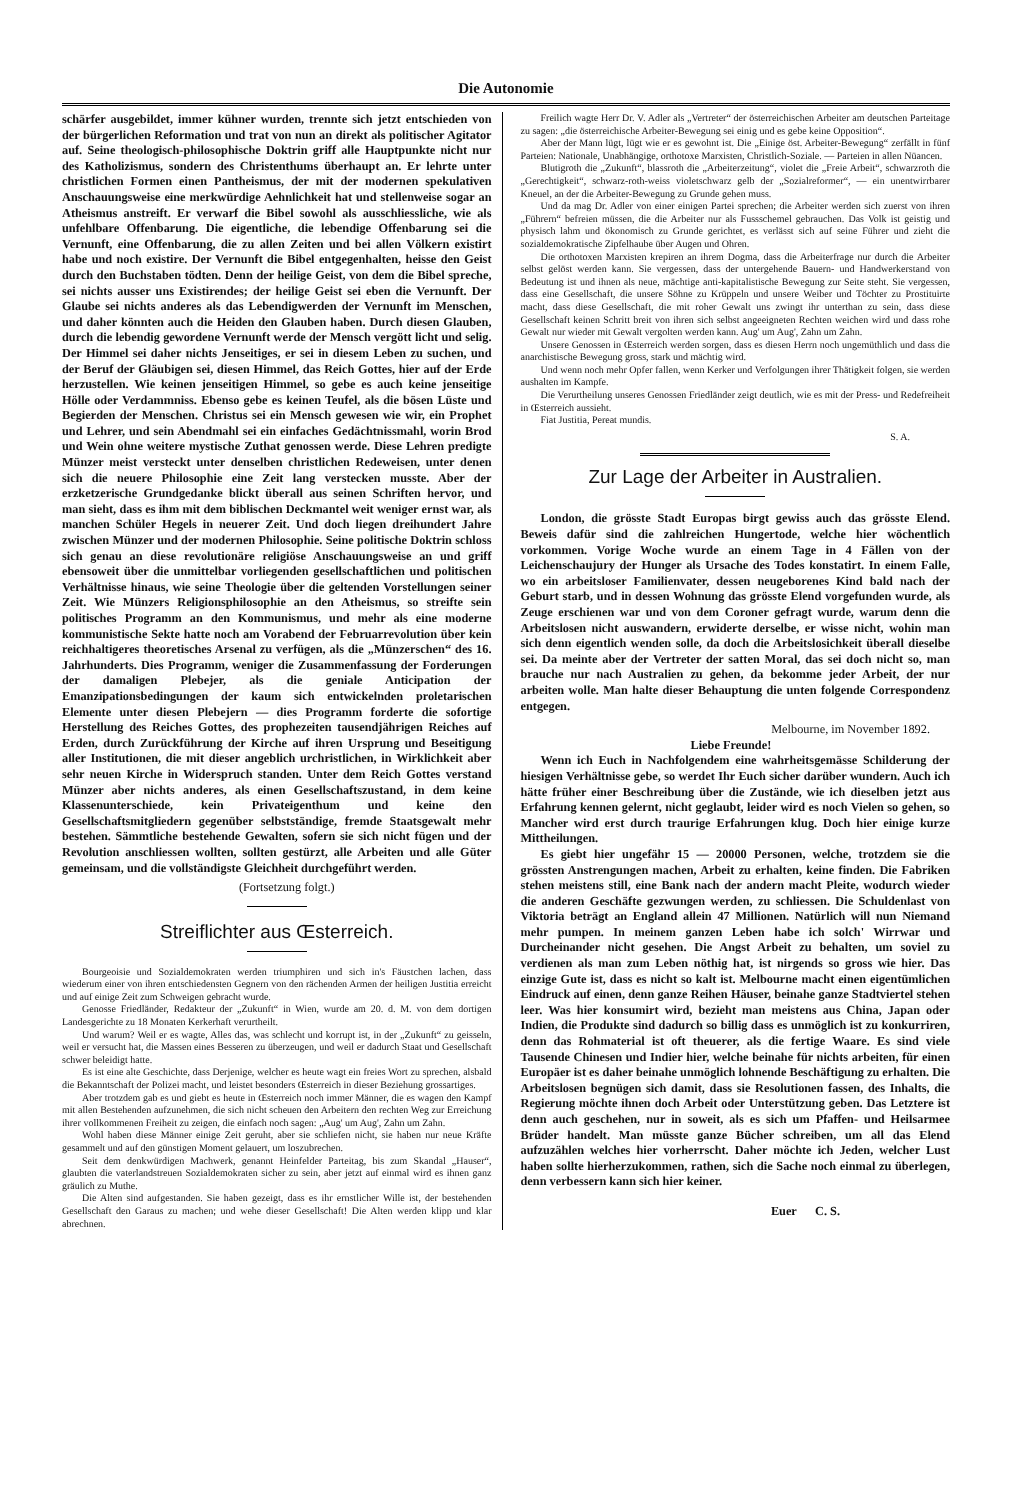Die Autonomie
schärfer ausgebildet, immer kühner wurden, trennte sich jetzt entschieden von der bürgerlichen Reformation und trat von nun an direkt als politischer Agitator auf. Seine theologisch-philosophische Doktrin griff alle Hauptpunkte nicht nur des Katholizismus, sondern des Christenthums überhaupt an. Er lehrte unter christlichen Formen einen Pantheismus, der mit der modernen spekulativen Anschauungsweise eine merkwürdige Aehnlichkeit hat und stellenweise sogar an Atheismus anstreift. Er verwarf die Bibel sowohl als ausschliessliche, wie als unfehlbare Offenbarung. Die eigentliche, die lebendige Offenbarung sei die Vernunft, eine Offenbarung, die zu allen Zeiten und bei allen Völkern existirt habe und noch existire. Der Vernunft die Bibel entgegenhalten, heisse den Geist durch den Buchstaben tödten. Denn der heilige Geist, von dem die Bibel spreche, sei nichts ausser uns Existirendes; der heilige Geist sei eben die Vernunft. Der Glaube sei nichts anderes als das Lebendigwerden der Vernunft im Menschen, und daher könnten auch die Heiden den Glauben haben. Durch diesen Glauben, durch die lebendig gewordene Vernunft werde der Mensch vergött licht und selig. Der Himmel sei daher nichts Jenseitiges, er sei in diesem Leben zu suchen, und der Beruf der Gläubigen sei, diesen Himmel, das Reich Gottes, hier auf der Erde herzustellen. Wie keinen jenseitigen Himmel, so gebe es auch keine jenseitige Hölle oder Verdammniss. Ebenso gebe es keinen Teufel, als die bösen Lüste und Begierden der Menschen. Christus sei ein Mensch gewesen wie wir, ein Prophet und Lehrer, und sein Abendmahl sei ein einfaches Gedächtnissmahl, worin Brod und Wein ohne weitere mystische Zuthat genossen werde. Diese Lehren predigte Münzer meist versteckt unter denselben christlichen Redeweisen, unter denen sich die neuere Philosophie eine Zeit lang verstecken musste. Aber der erzketzerische Grundgedanke blickt überall aus seinen Schriften hervor, und man sieht, dass es ihm mit dem biblischen Deckmantel weit weniger ernst war, als manchen Schüler Hegels in neuerer Zeit. Und doch liegen dreihundert Jahre zwischen Münzer und der modernen Philosophie. Seine politische Doktrin schloss sich genau an diese revolutionäre religiöse Anschauungsweise an und griff ebensoweit über die unmittelbar vorliegenden gesellschaftlichen und politischen Verhältnisse hinaus, wie seine Theologie über die geltenden Vorstellungen seiner Zeit. Wie Münzers Religionsphilosophie an den Atheismus, so streifte sein politisches Programm an den Kommunismus, und mehr als eine moderne kommunistische Sekte hatte noch am Vorabend der Februarrevolution über kein reichhaltigeres theoretisches Arsenal zu verfügen, als die „Münzerschen“ des 16. Jahrhunderts. Dies Programm, weniger die Zusammenfassung der Forderungen der damaligen Plebejer, als die geniale Anticipation der Emanzipationsbedingungen der kaum sich entwickelnden proletarischen Elemente unter diesen Plebejern — dies Programm forderte die sofortige Herstellung des Reiches Gottes, des prophezeiten tausendjährigen Reiches auf Erden, durch Zurückführung der Kirche auf ihren Ursprung und Beseitigung aller Institutionen, die mit dieser angeblich urchristlichen, in Wirklichkeit aber sehr neuen Kirche in Widerspruch standen. Unter dem Reich Gottes verstand Münzer aber nichts anderes, als einen Gesellschaftszustand, in dem keine Klassenunterschiede, kein Privateigenthum und keine den Gesellschaftsmitgliedern gegenüber selbstständige, fremde Staatsgewalt mehr bestehen. Sämmtliche bestehende Gewalten, sofern sie sich nicht fügen und der Revolution anschliessen wollten, sollten gestürzt, alle Arbeiten und alle Güter gemeinsam, und die vollständigste Gleichheit durchgeführt werden.
(Fortsetzung folgt.)
Streiflichter aus Œsterreich.
Bourgeoisie und Sozialdemokraten werden triumphiren und sich in's Fäustchen lachen, dass wiederum einer von ihren entschiedensten Gegnern von den rächenden Armen der heiligen Justitia erreicht und auf einige Zeit zum Schweigen gebracht wurde.
Genosse Friedländer, Redakteur der „Zukunft“ in Wien, wurde am 20. d. M. von dem dortigen Landesgerichte zu 18 Monaten Kerkerhaft verurtheilt.
Und warum? Weil er es wagte, Alles das, was schlecht und korrupt ist, in der „Zukunft“ zu geisseln, weil er versucht hat, die Massen eines Besseren zu überzeugen, und weil er dadurch Staat und Gesellschaft schwer beleidigt hatte.
Es ist eine alte Geschichte, dass Derjenige, welcher es heute wagt ein freies Wort zu sprechen, alsbald die Bekanntschaft der Polizei macht, und leistet besonders Œsterreich in dieser Beziehung grossartiges.
Aber trotzdem gab es und giebt es heute in Œsterreich noch immer Männer, die es wagen den Kampf mit allen Bestehenden aufzunehmen, die sich nicht scheuen den Arbeitern den rechten Weg zur Erreichung ihrer vollkommenen Freiheit zu zeigen, die einfach noch sagen: „Aug' um Aug', Zahn um Zahn.
Wohl haben diese Männer einige Zeit geruht, aber sie schliefen nicht, sie haben nur neue Kräfte gesammelt und auf den günstigen Moment gelauert, um loszubrechen.
Seit dem denkwürdigen Machwerk, genannt Heinfelder Parteitag, bis zum Skandal „Hauser“, glaubten die vaterlandstreuen Sozialdemokraten sicher zu sein, aber jetzt auf einmal wird es ihnen ganz gräulich zu Muthe.
Die Alten sind aufgestanden. Sie haben gezeigt, dass es ihr ernstlicher Wille ist, der bestehenden Gesellschaft den Garaus zu machen; und wehe dieser Gesellschaft! Die Alten werden klipp und klar abrechnen.
Freilich wagte Herr Dr. V. Adler als „Vertreter“ der österreichischen Arbeiter am deutschen Parteitage zu sagen: „die österreichische Arbeiter-Bewegung sei einig und es gebe keine Opposition“.
Aber der Mann lügt, lügt wie er es gewohnt ist. Die „Einige öst. Arbeiter-Bewegung“ zerfällt in fünf Parteien: Nationale, Unabhängige, orthotoxe Marxisten, Christlich-Soziale. — Parteien in allen Nüancen.
Blutigroth die „Zukunft“, blassroth die „Arbeiterzeitung“, violet die „Freie Arbeit“, schwarzroth die „Gerechtigkeit“, schwarz-roth-weiss violetschwarz gelb der „Sozialreformer“, — ein unentwirrbarer Kneuel, an der die Arbeiter-Bewegung zu Grunde gehen muss.
Und da mag Dr. Adler von einer einigen Partei sprechen; die Arbeiter werden sich zuerst von ihren „Führern“ befreien müssen, die die Arbeiter nur als Fussschemel gebrauchen. Das Volk ist geistig und physisch lahm und ökonomisch zu Grunde gerichtet, es verlässt sich auf seine Führer und zieht die sozialdemokratische Zipfelhaube über Augen und Ohren.
Die orthotoxen Marxisten krepiren an ihrem Dogma, dass die Arbeiterfrage nur durch die Arbeiter selbst gelöst werden kann. Sie vergessen, dass der untergehende Bauern- und Handwerkerstand von Bedeutung ist und ihnen als neue, mächtige anti-kapitalistische Bewegung zur Seite steht. Sie vergessen, dass eine Gesellschaft, die unsere Söhne zu Krüppeln und unsere Weiber und Töchter zu Prostituirte macht, dass diese Gesellschaft, die mit roher Gewalt uns zwingt ihr unterthan zu sein, dass diese Gesellschaft keinen Schritt breit von ihren sich selbst angeeigneten Rechten weichen wird und dass rohe Gewalt nur wieder mit Gewalt vergolten werden kann. Aug' um Aug', Zahn um Zahn.
Unsere Genossen in Œsterreich werden sorgen, dass es diesen Herrn noch ungemüthlich und dass die anarchistische Bewegung gross, stark und mächtig wird.
Und wenn noch mehr Opfer fallen, wenn Kerker und Verfolgungen ihrer Thätigkeit folgen, sie werden aushalten im Kampfe.
Die Verurtheilung unseres Genossen Friedländer zeigt deutlich, wie es mit der Press- und Redefreiheit in Œsterreich aussieht.
Fiat Justitia, Pereat mundis.
S. A.
Zur Lage der Arbeiter in Australien.
London, die grösste Stadt Europas birgt gewiss auch das grösste Elend. Beweis dafür sind die zahlreichen Hungertode, welche hier wöchentlich vorkommen. Vorige Woche wurde an einem Tage in 4 Fällen von der Leichenschaujury der Hunger als Ursache des Todes konstatirt. In einem Falle, wo ein arbeitsloser Familienvater, dessen neugeborenes Kind bald nach der Geburt starb, und in dessen Wohnung das grösste Elend vorgefunden wurde, als Zeuge erschienen war und von dem Coroner gefragt wurde, warum denn die Arbeitslosen nicht auswandern, erwiderte derselbe, er wisse nicht, wohin man sich denn eigentlich wenden solle, da doch die Arbeitslosichkeit überall dieselbe sei. Da meinte aber der Vertreter der satten Moral, das sei doch nicht so, man brauche nur nach Australien zu gehen, da bekomme jeder Arbeit, der nur arbeiten wolle. Man halte dieser Behauptung die unten folgende Correspondenz entgegen.
Melbourne, im November 1892.
Liebe Freunde!
Wenn ich Euch in Nachfolgendem eine wahrheitsgemässe Schilderung der hiesigen Verhältnisse gebe, so werdet Ihr Euch sicher darüber wundern. Auch ich hätte früher einer Beschreibung über die Zustände, wie ich dieselben jetzt aus Erfahrung kennen gelernt, nicht geglaubt, leider wird es noch Vielen so gehen, so Mancher wird erst durch traurige Erfahrungen klug. Doch hier einige kurze Mittheilungen.
Es giebt hier ungefähr 15 — 20000 Personen, welche, trotzdem sie die grössten Anstrengungen machen, Arbeit zu erhalten, keine finden. Die Fabriken stehen meistens still, eine Bank nach der andern macht Pleite, wodurch wieder die anderen Geschäfte gezwungen werden, zu schliessen. Die Schuldenlast von Viktoria beträgt an England allein 47 Millionen. Natürlich will nun Niemand mehr pumpen. In meinem ganzen Leben habe ich solch' Wirrwar und Durcheinander nicht gesehen. Die Angst Arbeit zu behalten, um soviel zu verdienen als man zum Leben nöthig hat, ist nirgends so gross wie hier. Das einzige Gute ist, dass es nicht so kalt ist. Melbourne macht einen eigentümlichen Eindruck auf einen, denn ganze Reihen Häuser, beinahe ganze Stadtviertel stehen leer. Was hier konsumirt wird, bezieht man meistens aus China, Japan oder Indien, die Produkte sind dadurch so billig dass es unmöglich ist zu konkurriren, denn das Rohmaterial ist oft theuerer, als die fertige Waare. Es sind viele Tausende Chinesen und Indier hier, welche beinahe für nichts arbeiten, für einen Europäer ist es daher beinahe unmöglich lohnende Beschäftigung zu erhalten. Die Arbeitslosen begnügen sich damit, dass sie Resolutionen fassen, des Inhalts, die Regierung möchte ihnen doch Arbeit oder Unterstützung geben. Das Letztere ist denn auch geschehen, nur in soweit, als es sich um Pfaffen- und Heilsarmee Brüder handelt. Man müsste ganze Bücher schreiben, um all das Elend aufzuzählen welches hier vorherrscht. Daher möchte ich Jeden, welcher Lust haben sollte hierherzukommen, rathen, sich die Sache noch einmal zu überlegen, denn verbessern kann sich hier keiner.
Euer C. S.